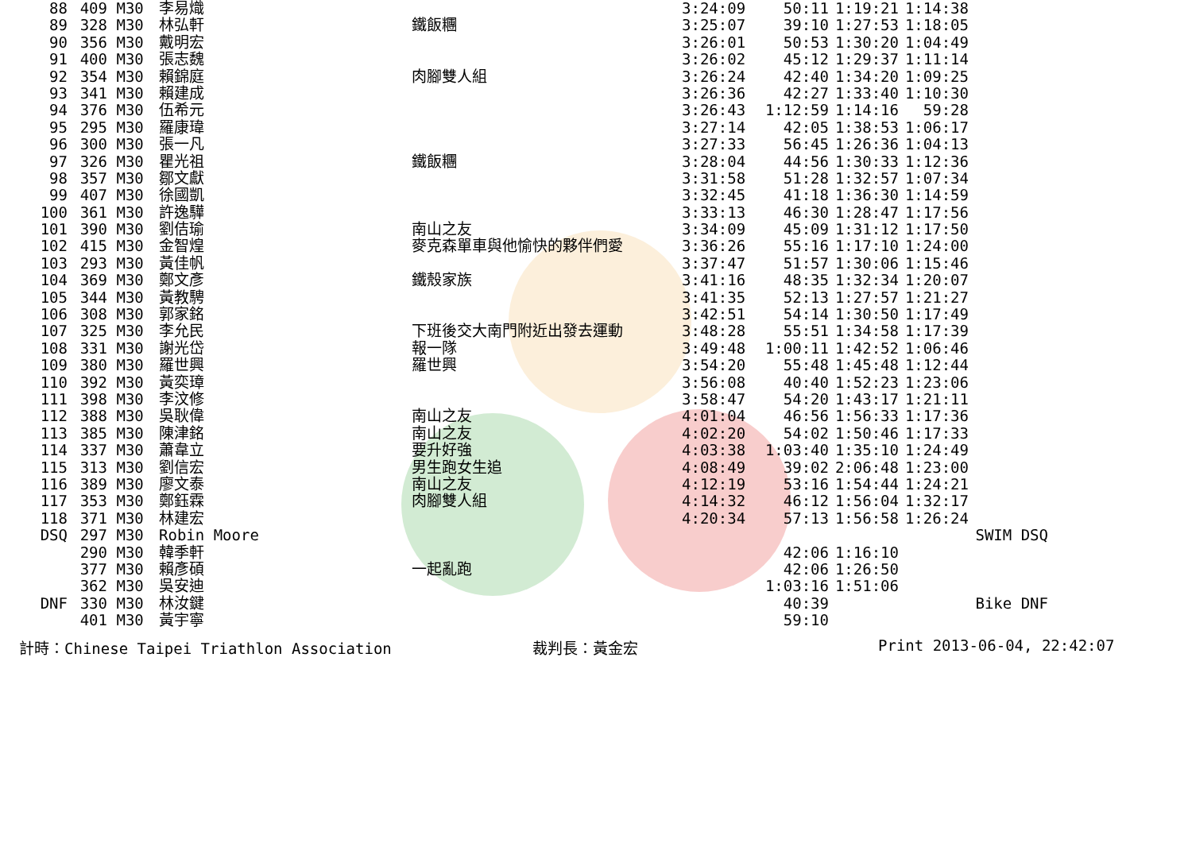| 88 | 409 | M30 | 李易熾 | | 3:24:09 | 50:11 | 1:19:21 | 1:14:38 | |
| 89 | 328 | M30 | 林弘軒 | 鐵飯糰 | 3:25:07 | 39:10 | 1:27:53 | 1:18:05 | |
| 90 | 356 | M30 | 戴明宏 | | 3:26:01 | 50:53 | 1:30:20 | 1:04:49 | |
| 91 | 400 | M30 | 張志魏 | | 3:26:02 | 45:12 | 1:29:37 | 1:11:14 | |
| 92 | 354 | M30 | 賴錦庭 | 肉腳雙人組 | 3:26:24 | 42:40 | 1:34:20 | 1:09:25 | |
| 93 | 341 | M30 | 賴建成 | | 3:26:36 | 42:27 | 1:33:40 | 1:10:30 | |
| 94 | 376 | M30 | 伍希元 | | 3:26:43 | 1:12:59 | 1:14:16 | 59:28 | |
| 95 | 295 | M30 | 羅康瑋 | | 3:27:14 | 42:05 | 1:38:53 | 1:06:17 | |
| 96 | 300 | M30 | 張一凡 | | 3:27:33 | 56:45 | 1:26:36 | 1:04:13 | |
| 97 | 326 | M30 | 瞿光祖 | 鐵飯糰 | 3:28:04 | 44:56 | 1:30:33 | 1:12:36 | |
| 98 | 357 | M30 | 鄒文獻 | | 3:31:58 | 51:28 | 1:32:57 | 1:07:34 | |
| 99 | 407 | M30 | 徐國凱 | | 3:32:45 | 41:18 | 1:36:30 | 1:14:59 | |
| 100 | 361 | M30 | 許逸驊 | | 3:33:13 | 46:30 | 1:28:47 | 1:17:56 | |
| 101 | 390 | M30 | 劉佶瑜 | 南山之友 | 3:34:09 | 45:09 | 1:31:12 | 1:17:50 | |
| 102 | 415 | M30 | 金智煌 | 麥克森單車與他愉快的夥伴們愛 | 3:36:26 | 55:16 | 1:17:10 | 1:24:00 | |
| 103 | 293 | M30 | 黃佳帆 | | 3:37:47 | 51:57 | 1:30:06 | 1:15:46 | |
| 104 | 369 | M30 | 鄭文彥 | 鐵殼家族 | 3:41:16 | 48:35 | 1:32:34 | 1:20:07 | |
| 105 | 344 | M30 | 黃教騁 | | 3:41:35 | 52:13 | 1:27:57 | 1:21:27 | |
| 106 | 308 | M30 | 郭家銘 | | 3:42:51 | 54:14 | 1:30:50 | 1:17:49 | |
| 107 | 325 | M30 | 李允民 | 下班後交大南門附近出發去運動 | 3:48:28 | 55:51 | 1:34:58 | 1:17:39 | |
| 108 | 331 | M30 | 謝光岱 | 報一隊 | 3:49:48 | 1:00:11 | 1:42:52 | 1:06:46 | |
| 109 | 380 | M30 | 羅世興 | 羅世興 | 3:54:20 | 55:48 | 1:45:48 | 1:12:44 | |
| 110 | 392 | M30 | 黃奕璋 | | 3:56:08 | 40:40 | 1:52:23 | 1:23:06 | |
| 111 | 398 | M30 | 李汶修 | | 3:58:47 | 54:20 | 1:43:17 | 1:21:11 | |
| 112 | 388 | M30 | 吳耿偉 | 南山之友 | 4:01:04 | 46:56 | 1:56:33 | 1:17:36 | |
| 113 | 385 | M30 | 陳津銘 | 南山之友 | 4:02:20 | 54:02 | 1:50:46 | 1:17:33 | |
| 114 | 337 | M30 | 蕭韋立 | 要升好強 | 4:03:38 | 1:03:40 | 1:35:10 | 1:24:49 | |
| 115 | 313 | M30 | 劉信宏 | 男生跑女生追 | 4:08:49 | 39:02 | 2:06:48 | 1:23:00 | |
| 116 | 389 | M30 | 廖文泰 | 南山之友 | 4:12:19 | 53:16 | 1:54:44 | 1:24:21 | |
| 117 | 353 | M30 | 鄭鈺霖 | 肉腳雙人組 | 4:14:32 | 46:12 | 1:56:04 | 1:32:17 | |
| 118 | 371 | M30 | 林建宏 | | 4:20:34 | 57:13 | 1:56:58 | 1:26:24 | |
| DSQ | 297 | M30 | Robin Moore | | | | | | SWIM DSQ |
| | 290 | M30 | 韓季軒 | | | 42:06 | 1:16:10 | | |
| | 377 | M30 | 賴彥碩 | 一起亂跑 | | 42:06 | 1:26:50 | | |
| | 362 | M30 | 吳安迪 | | | 1:03:16 | 1:51:06 | | |
| DNF | 330 | M30 | 林汝鍵 | | | 40:39 | | | Bike DNF |
| | 401 | M30 | 黃宇寧 | | | 59:10 | | | |
計時：Chinese Taipei Triathlon Association 裁判長：黃金宏 Print 2013-06-04, 22:42:07